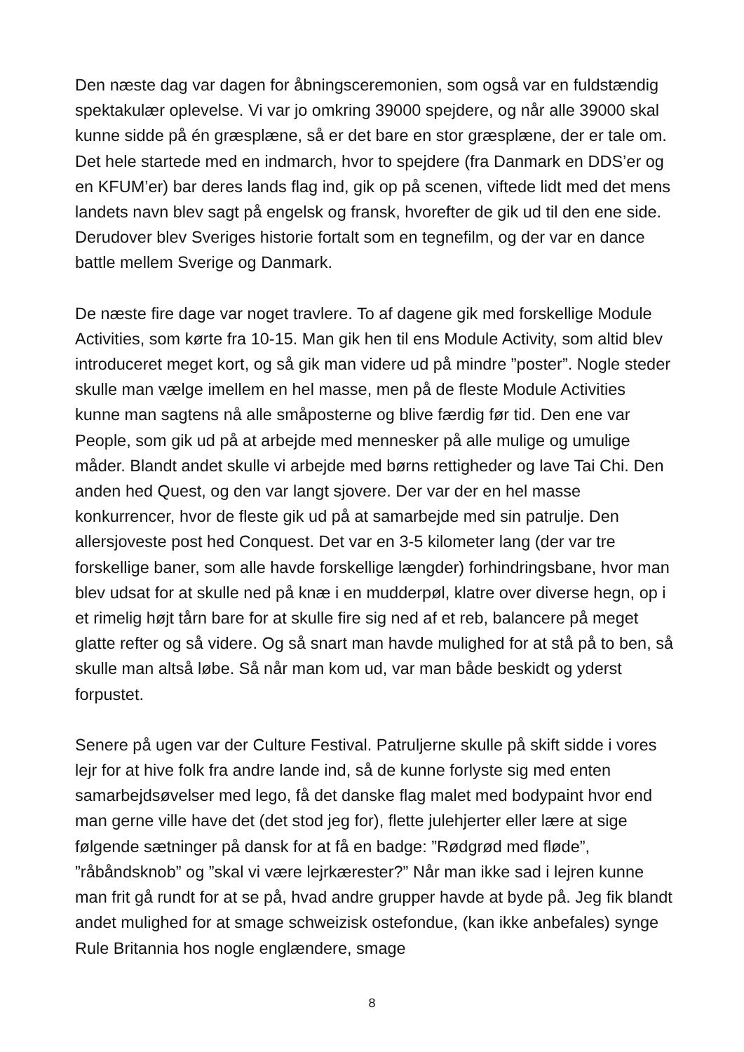Den næste dag var dagen for åbningsceremonien, som også var en fuldstændig spektakulær oplevelse. Vi var jo omkring 39000 spejdere, og når alle 39000 skal kunne sidde på én græsplæne, så er det bare en stor græsplæne, der er tale om.
Det hele startede med en indmarch, hvor to spejdere (fra Danmark en DDS’er og en KFUM’er) bar deres lands flag ind, gik op på scenen, viftede lidt med det mens landets navn blev sagt på engelsk og fransk, hvorefter de gik ud til den ene side. Derudover blev Sveriges historie fortalt som en tegnefilm, og der var en dance battle mellem Sverige og Danmark.
De næste fire dage var noget travlere. To af dagene gik med forskellige Module Activities, som kørte fra 10-15. Man gik hen til ens Module Activity, som altid blev introduceret meget kort, og så gik man videre ud på mindre ”poster”. Nogle steder skulle man vælge imellem en hel masse, men på de fleste Module Activities kunne man sagtens nå alle småposterne og blive færdig før tid. Den ene var People, som gik ud på at arbejde med mennesker på alle mulige og umulige måder. Blandt andet skulle vi arbejde med børns rettigheder og lave Tai Chi. Den anden hed Quest, og den var langt sjovere. Der var der en hel masse konkurrencer, hvor de fleste gik ud på at samarbejde med sin patrulje. Den allersjoveste post hed Conquest. Det var en 3-5 kilometer lang (der var tre forskellige baner, som alle havde forskellige længder) forhindringsbane, hvor man blev udsat for at skulle ned på knæ i en mudderpøl, klatre over diverse hegn, op i et rimelig højt tårn bare for at skulle fire sig ned af et reb, balancere på meget glatte refter og så videre. Og så snart man havde mulighed for at stå på to ben, så skulle man altså løbe. Så når man kom ud, var man både beskidt og yderst forpustet.
Senere på ugen var der Culture Festival. Patruljerne skulle på skift sidde i vores lejr for at hive folk fra andre lande ind, så de kunne forlyste sig med enten samarbejdsøvelser med lego, få det danske flag malet med bodypaint hvor end man gerne ville have det (det stod jeg for), flette julehjerter eller lære at sige følgende sætninger på dansk for at få en badge: ”Rødgrød med fløde”, ”råbåndsknob” og ”skal vi være lejrkærester?” Når man ikke sad i lejren kunne man frit gå rundt for at se på, hvad andre grupper havde at byde på. Jeg fik blandt andet mulighed for at smage schweizisk ostefondue, (kan ikke anbefales) synge Rule Britannia hos nogle englændere, smage
8